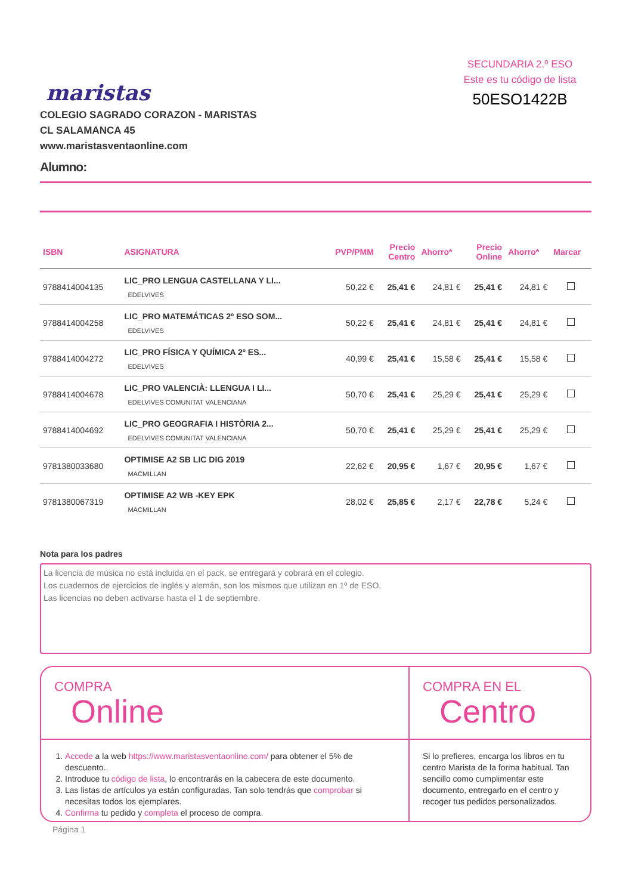maristas
COLEGIO SAGRADO CORAZON - MARISTAS
CL SALAMANCA 45
www.maristasventaonline.com
SECUNDARIA 2.º ESO
Este es tu código de lista
50ESO1422B
Alumno:
| ISBN | ASIGNATURA | PVP/PMM | Precio Centro | Ahorro* | Precio Online | Ahorro* | Marcar |
| --- | --- | --- | --- | --- | --- | --- | --- |
| 9788414004135 | LIC_PRO LENGUA CASTELLANA Y LI... EDELVIVES | 50,22 € | 25,41 € | 24,81 € | 25,41 € | 24,81 € | |
| 9788414004258 | LIC_PRO MATEMÁTICAS 2º ESO SOM... EDELVIVES | 50,22 € | 25,41 € | 24,81 € | 25,41 € | 24,81 € | |
| 9788414004272 | LIC_PRO FÍSICA Y QUÍMICA 2º ES... EDELVIVES | 40,99 € | 25,41 € | 15,58 € | 25,41 € | 15,58 € | |
| 9788414004678 | LIC_PRO VALENCIÀ: LLENGUA I LI... EDELVIVES COMUNITAT VALENCIANA | 50,70 € | 25,41 € | 25,29 € | 25,41 € | 25,29 € | |
| 9788414004692 | LIC_PRO GEOGRAFIA I HISTÒRIA 2... EDELVIVES COMUNITAT VALENCIANA | 50,70 € | 25,41 € | 25,29 € | 25,41 € | 25,29 € | |
| 9781380033680 | OPTIMISE A2 SB LIC DIG 2019 MACMILLAN | 22,62 € | 20,95 € | 1,67 € | 20,95 € | 1,67 € | |
| 9781380067319 | OPTIMISE A2 WB -KEY EPK MACMILLAN | 28,02 € | 25,85 € | 2,17 € | 22,78 € | 5,24 € | |
Nota para los padres
La licencia de música no está incluida en el pack, se entregará y cobrará en el colegio.
Los cuadernos de ejercicios de inglés y alemán, son los mismos que utilizan en 1º de ESO.
Las licencias no deben activarse hasta el 1 de septiembre.
COMPRA
Online
1. Accede a la web https://www.maristasventaonline.com/ para obtener el 5% de descuento..
2. Introduce tu código de lista, lo encontrarás en la cabecera de este documento.
3. Las listas de artículos ya están configuradas. Tan solo tendrás que comprobar si necesitas todos los ejemplares.
4. Confirma tu pedido y completa el proceso de compra.
COMPRA EN EL
Centro
Si lo prefieres, encarga los libros en tu centro Marista de la forma habitual. Tan sencillo como cumplimentar este documento, entregarlo en el centro y recoger tus pedidos personalizados.
Página 1